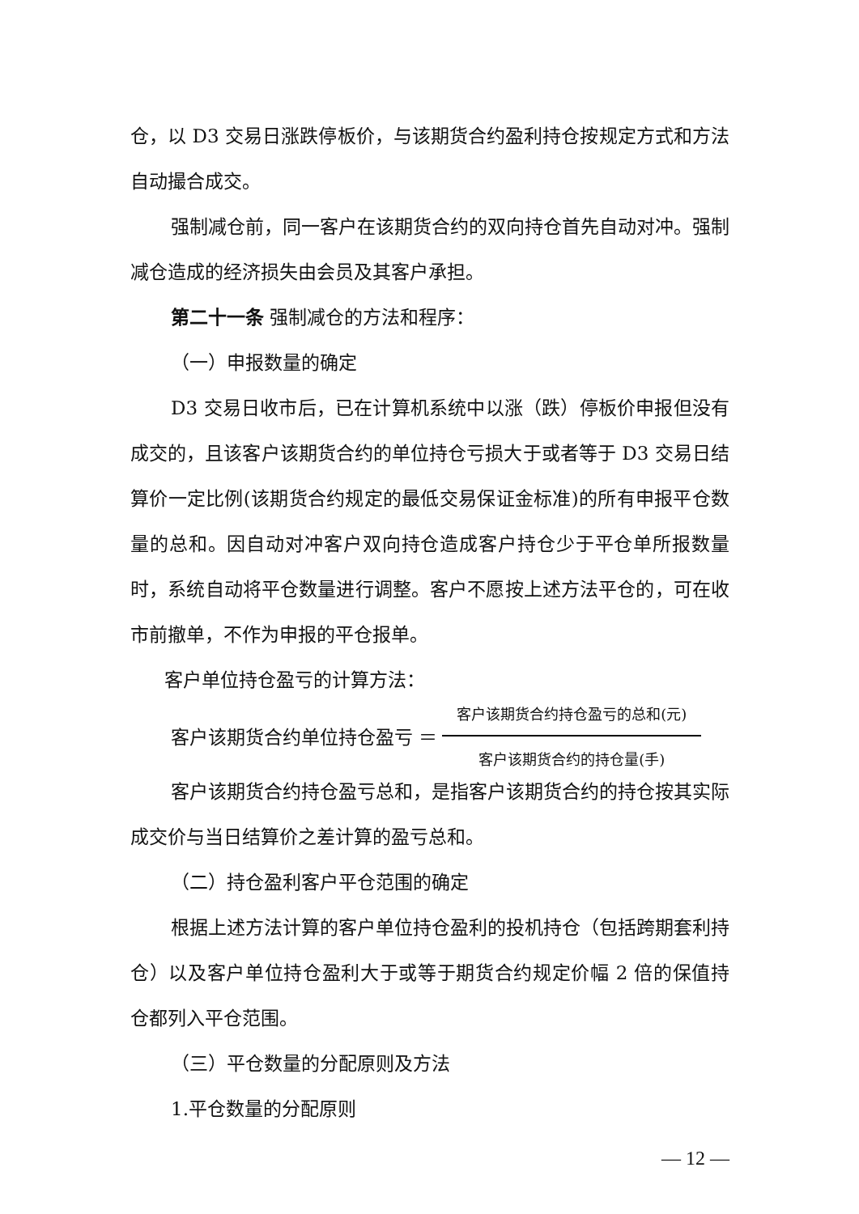仓，以 D3 交易日涨跌停板价，与该期货合约盈利持仓按规定方式和方法自动撮合成交。
强制减仓前，同一客户在该期货合约的双向持仓首先自动对冲。强制减仓造成的经济损失由会员及其客户承担。
第二十一条 强制减仓的方法和程序：
（一）申报数量的确定
D3 交易日收市后，已在计算机系统中以涨（跌）停板价申报但没有成交的，且该客户该期货合约的单位持仓亏损大于或者等于 D3 交易日结算价一定比例(该期货合约规定的最低交易保证金标准)的所有申报平仓数量的总和。因自动对冲客户双向持仓造成客户持仓少于平仓单所报数量时，系统自动将平仓数量进行调整。客户不愿按上述方法平仓的，可在收市前撤单，不作为申报的平仓报单。
客户单位持仓盈亏的计算方法：
客户该期货合约单位持仓盈亏 ＝
客户该期货合约持仓盈亏的总和(元)
客户该期货合约的持仓量(手)
客户该期货合约持仓盈亏总和，是指客户该期货合约的持仓按其实际成交价与当日结算价之差计算的盈亏总和。
（二）持仓盈利客户平仓范围的确定
根据上述方法计算的客户单位持仓盈利的投机持仓（包括跨期套利持仓）以及客户单位持仓盈利大于或等于期货合约规定价幅 2 倍的保值持仓都列入平仓范围。
（三）平仓数量的分配原则及方法
1.平仓数量的分配原则
— 12 —